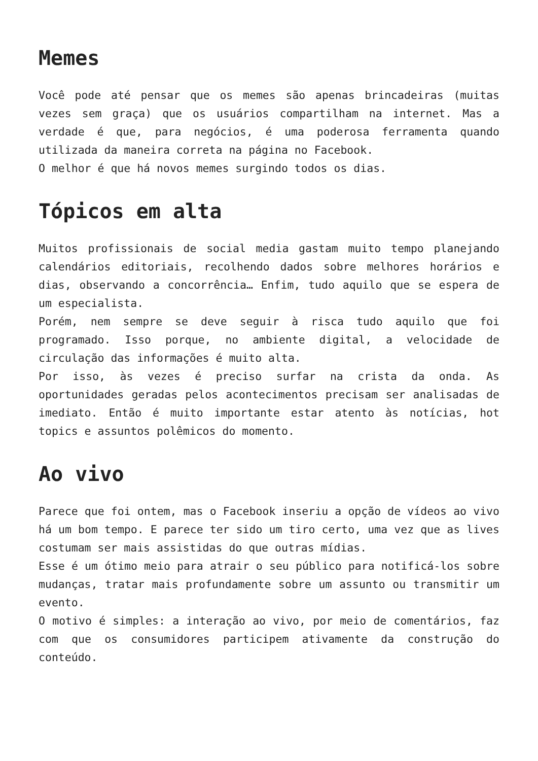Memes
Você pode até pensar que os memes são apenas brincadeiras (muitas vezes sem graça) que os usuários compartilham na internet. Mas a verdade é que, para negócios, é uma poderosa ferramenta quando utilizada da maneira correta na página no Facebook.
O melhor é que há novos memes surgindo todos os dias.
Tópicos em alta
Muitos profissionais de social media gastam muito tempo planejando calendários editoriais, recolhendo dados sobre melhores horários e dias, observando a concorrência… Enfim, tudo aquilo que se espera de um especialista.
Porém, nem sempre se deve seguir à risca tudo aquilo que foi programado. Isso porque, no ambiente digital, a velocidade de circulação das informações é muito alta.
Por isso, às vezes é preciso surfar na crista da onda. As oportunidades geradas pelos acontecimentos precisam ser analisadas de imediato. Então é muito importante estar atento às notícias, hot topics e assuntos polêmicos do momento.
Ao vivo
Parece que foi ontem, mas o Facebook inseriu a opção de vídeos ao vivo há um bom tempo. E parece ter sido um tiro certo, uma vez que as lives costumam ser mais assistidas do que outras mídias.
Esse é um ótimo meio para atrair o seu público para notificá-los sobre mudanças, tratar mais profundamente sobre um assunto ou transmitir um evento.
O motivo é simples: a interação ao vivo, por meio de comentários, faz com que os consumidores participem ativamente da construção do conteúdo.